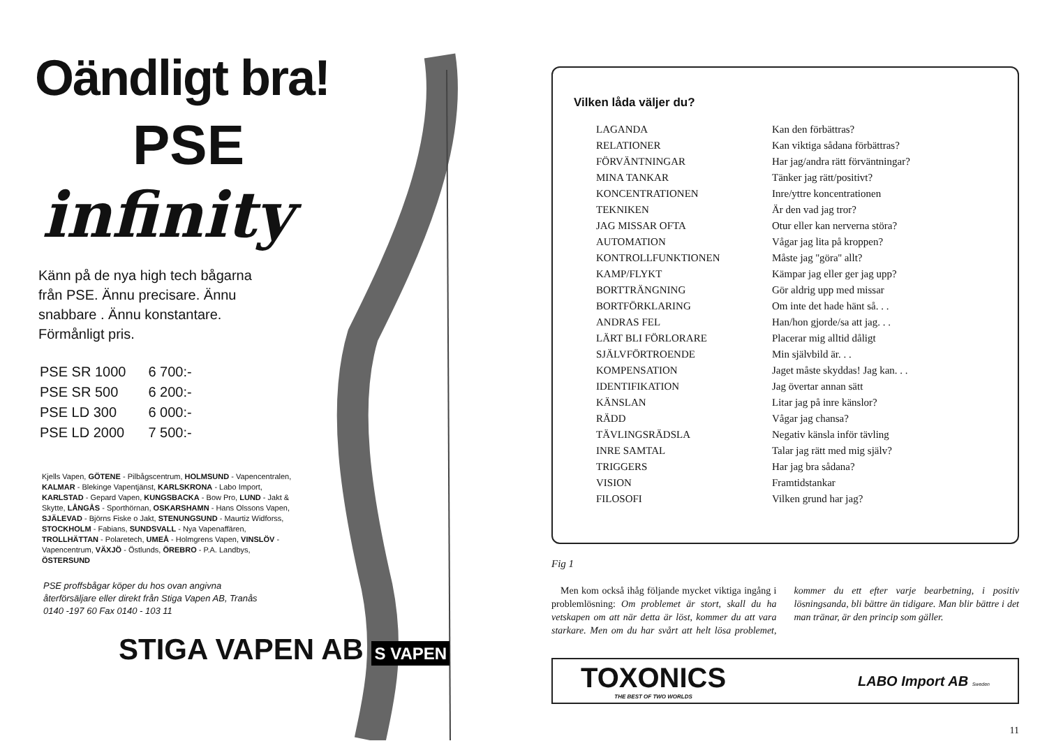Oändligt bra!
PSE
infinity
Känn på de nya high tech bågarna från PSE. Ännu precisare. Ännu snabbare . Ännu konstantare. Förmånligt pris.
| PSE SR 1000 | 6 700:- |
| PSE SR 500 | 6 200:- |
| PSE LD 300 | 6 000:- |
| PSE LD 2000 | 7 500:- |
Kjells Vapen, GÖTENE - Pilbågscentrum, HOLMSUND - Vapencentralen, KALMAR - Blekinge Vapentjänst, KARLSKRONA - Labo Import, KARLSTAD - Gepard Vapen, KUNGSBACKA - Bow Pro, LUND - Jakt & Skytte, LÅNGÅS - Sporthörnan, OSKARSHAMN - Hans Olssons Vapen, SJÄLEVAD - Björns Fiske o Jakt, STENUNGSUND - Maurtiz Widforss, STOCKHOLM - Fabians, SUNDSVALL - Nya Vapenaffären, TROLLHÄTTAN - Polaretech, UMEÅ - Holmgrens Vapen, VINSLÖV - Vapencentrum, VÄXJÖ - Östlunds, ÖREBRO - P.A. Landbys, ÖSTERSUND
PSE proffsbågar köper du hos ovan angivna återförsäljare eller direkt från Stiga Vapen AB, Tranås 0140 -197 60 Fax 0140 - 103 11
STIGA VAPEN AB S VAPEN
Vilken låda väljer du?
| LAGANDA | Kan den förbättras? |
| RELATIONER | Kan viktiga sådana förbättras? |
| FÖRVÄNTNINGAR | Har jag/andra rätt förväntningar? |
| MINA TANKAR | Tänker jag rätt/positivt? |
| KONCENTRATIONEN | Inre/yttre koncentrationen |
| TEKNIKEN | Är den vad jag tror? |
| JAG MISSAR OFTA | Otur eller kan nerverna störa? |
| AUTOMATION | Vågar jag lita på kroppen? |
| KONTROLLFUNKTIONEN | Måste jag ''göra'' allt? |
| KAMP/FLYKT | Kämpar jag eller ger jag upp? |
| BORTTRÄNGNING | Gör aldrig upp med missar |
| BORTFÖRKLARING | Om inte det hade hänt så. . . |
| ANDRAS FEL | Han/hon gjorde/sa att jag. . . |
| LÄRT BLI FÖRLORARE | Placerar mig alltid dåligt |
| SJÄLVFÖRTROENDE | Min självbild är. . . |
| KOMPENSATION | Jaget måste skyddas! Jag kan. . . |
| IDENTIFIKATION | Jag övertar annan sätt |
| KÄNSLAN | Litar jag på inre känslor? |
| RÄDD | Vågar jag chansa? |
| TÄVLINGSRÄDSLA | Negativ känsla inför tävling |
| INRE SAMTAL | Talar jag rätt med mig själv? |
| TRIGGERS | Har jag bra sådana? |
| VISION | Framtidstankar |
| FILOSOFI | Vilken grund har jag? |
Fig 1
Men kom också ihåg följande mycket viktiga ingång i problemlösning: Om problemet är stort, skall du ha vetskapen om att när detta är löst, kommer du att vara starkare. Men om du har svårt att helt lösa problemet, kommer du ett efter varje bearbetning, i positiv lösningsanda, bli bättre än tidigare. Man blir bättre i det man tränar, är den princip som gäller.
TOXONICS
THE BEST OF TWO WORLDS
LABO Import AB Sweden
11